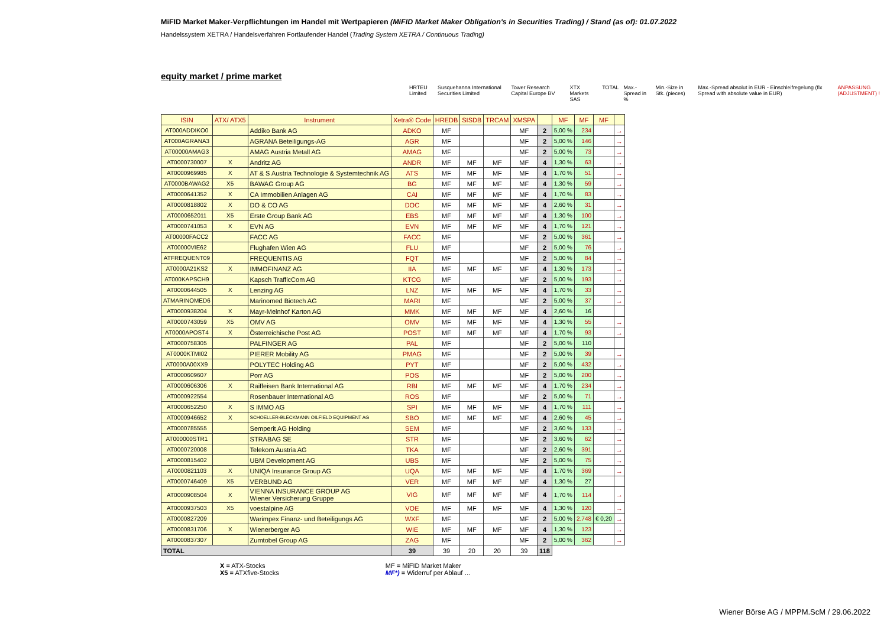MiFID Market Maker-Verpflichtungen im Handel mit Wertpapieren (MiFID Market Maker Obligation's in Securities Trading) / Stand (as of): 01.07.2022
Handelssystem XETRA / Handelsverfahren Fortlaufender Handel (Trading System XETRA / Continuous Trading)
equity market / prime market
HRTEU Limited Susquehanna International Securities Limited Tower Research Capital Europe BV XTX Markets SAS TOTAL Max.-Spread in % Min.-Size in Stk. (pieces) Max.-Spread absolut in EUR - Einschleifregelung (fix Spread with absolute value in EUR) ANPASSUNG (ADJUSTMENT) !
| ISIN | ATX/ ATX5 | Instrument | Xetra® Code | HREDB | SISDB | TRCAM | XMSPA | | MF | MF | MF | |
| --- | --- | --- | --- | --- | --- | --- | --- | --- | --- | --- | --- | --- |
| AT000ADDIKO0 | | Addiko Bank AG | ADKO | MF | | | MF | 2 | 5,00 % | 234 | | → |
| AT000AGRANA3 | | AGRANA Beteiligungs-AG | AGR | MF | | | MF | 2 | 5,00 % | 146 | | → |
| AT00000AMAG3 | | AMAG Austria Metall AG | AMAG | MF | | | MF | 2 | 5,00 % | 73 | | → |
| AT0000730007 | X | Andritz AG | ANDR | MF | MF | MF | MF | 4 | 1,30 % | 63 | | → |
| AT0000969985 | X | AT & S Austria Technologie & Systemtechnik AG | ATS | MF | MF | MF | MF | 4 | 1,70 % | 51 | | → |
| AT0000BAWAG2 | X5 | BAWAG Group AG | BG | MF | MF | MF | MF | 4 | 1,30 % | 59 | | → |
| AT0000641352 | X | CA Immobilien Anlagen AG | CAI | MF | MF | MF | MF | 4 | 1,70 % | 83 | | → |
| AT0000818802 | X | DO & CO AG | DOC | MF | MF | MF | MF | 4 | 2,60 % | 31 | | → |
| AT0000652011 | X5 | Erste Group Bank AG | EBS | MF | MF | MF | MF | 4 | 1,30 % | 100 | | → |
| AT0000741053 | X | EVN AG | EVN | MF | MF | MF | MF | 4 | 1,70 % | 121 | | → |
| AT00000FACC2 | | FACC AG | FACC | MF | | | MF | 2 | 5,00 % | 361 | | → |
| AT00000VIE62 | | Flughafen Wien AG | FLU | MF | | | MF | 2 | 5,00 % | 76 | | → |
| ATFREQUENT09 | | FREQUENTIS AG | FQT | MF | | | MF | 2 | 5,00 % | 84 | | → |
| AT0000A21KS2 | X | IMMOFINANZ AG | IIA | MF | MF | MF | MF | 4 | 1,30 % | 173 | | → |
| AT000KAPSCH9 | | Kapsch TrafficCom AG | KTCG | MF | | | MF | 2 | 5,00 % | 193 | | → |
| AT0000644505 | X | Lenzing AG | LNZ | MF | MF | MF | MF | 4 | 1,70 % | 33 | | → |
| ATMARINOMED6 | | Marinomed Biotech AG | MARI | MF | | | MF | 2 | 5,00 % | 37 | | → |
| AT0000938204 | X | Mayr-Melnhof Karton AG | MMK | MF | MF | MF | MF | 4 | 2,60 % | 16 | | |
| AT0000743059 | X5 | OMV AG | OMV | MF | MF | MF | MF | 4 | 1,30 % | 55 | | → |
| AT0000APOST4 | X | Österreichische Post AG | POST | MF | MF | MF | MF | 4 | 1,70 % | 93 | | → |
| AT0000758305 | | PALFINGER AG | PAL | MF | | | MF | 2 | 5,00 % | 110 | | |
| AT0000KTMI02 | | PIERER Mobility AG | PMAG | MF | | | MF | 2 | 5,00 % | 39 | | → |
| AT0000A00XX9 | | POLYTEC Holding AG | PYT | MF | | | MF | 2 | 5,00 % | 432 | | → |
| AT0000609607 | | Porr AG | POS | MF | | | MF | 2 | 5,00 % | 200 | | → |
| AT0000606306 | X | Raiffeisen Bank International AG | RBI | MF | MF | MF | MF | 4 | 1,70 % | 234 | | → |
| AT0000922554 | | Rosenbauer International AG | ROS | MF | | | MF | 2 | 5,00 % | 71 | | → |
| AT0000652250 | X | S IMMO AG | SPI | MF | MF | MF | MF | 4 | 1,70 % | 111 | | → |
| AT0000946652 | X | SCHOELLER-BLECKMANN OILFIELD EQUIPMENT AG | SBO | MF | MF | MF | MF | 4 | 2,60 % | 45 | | → |
| AT0000785555 | | Semperit AG Holding | SEM | MF | | | MF | 2 | 3,60 % | 133 | | → |
| AT000000STR1 | | STRABAG SE | STR | MF | | | MF | 2 | 3,60 % | 62 | | → |
| AT0000720008 | | Telekom Austria AG | TKA | MF | | | MF | 2 | 2,60 % | 391 | | → |
| AT0000815402 | | UBM Development AG | UBS | MF | | | MF | 2 | 5,00 % | 75 | | → |
| AT0000821103 | X | UNIQA Insurance Group AG | UQA | MF | MF | MF | MF | 4 | 1,70 % | 369 | | → |
| AT0000746409 | X5 | VERBUND AG | VER | MF | MF | MF | MF | 4 | 1,30 % | 27 | | |
| AT0000908504 | X | VIENNA INSURANCE GROUP AG Wiener Versicherung Gruppe | VIG | MF | MF | MF | MF | 4 | 1,70 % | 114 | | → |
| AT0000937503 | X5 | voestalpine AG | VOE | MF | MF | MF | MF | 4 | 1,30 % | 120 | | → |
| AT0000827209 | | Warimpex Finanz- und Beteiligungs AG | WXF | MF | | | MF | 2 | 5,00 % | 2.748 | € 0,20 | → |
| AT0000831706 | X | Wienerberger AG | WIE | MF | MF | MF | MF | 4 | 1,30 % | 123 | | → |
| AT0000837307 | | Zumtobel Group AG | ZAG | MF | | | MF | 2 | 5,00 % | 362 | | → |
| TOTAL | | | 39 | 39 | 20 | 20 | 39 | 118 | | | | |
X = ATX-Stocks
X5 = ATXfive-Stocks
MF = MiFID Market Maker
MF*) = Widerruf per Ablauf …
Wiener Börse AG / MPPM.ScM / 29.06.2022